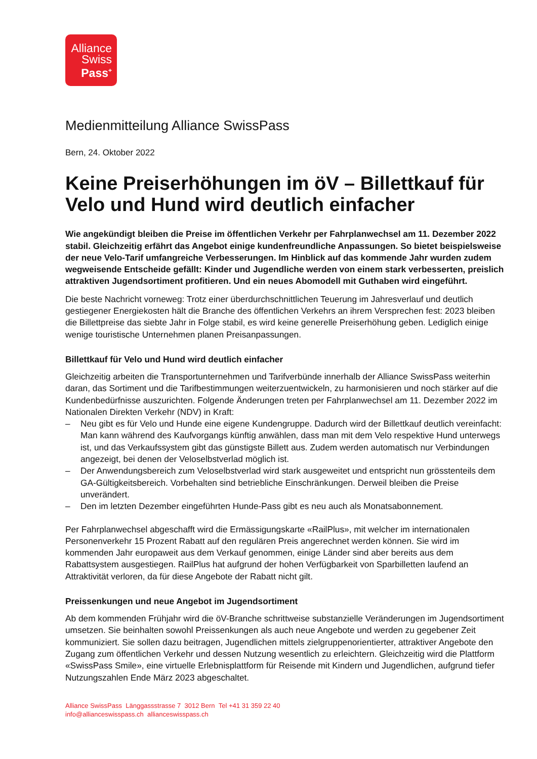Alliance
Swiss
Pass<sup>+</sup>
Medienmitteilung Alliance SwissPass
Bern, 24. Oktober 2022
Keine Preiserhöhungen im öV – Billettkauf für Velo und Hund wird deutlich einfacher
Wie angekündigt bleiben die Preise im öffentlichen Verkehr per Fahrplanwechsel am 11. Dezember 2022 stabil. Gleichzeitig erfährt das Angebot einige kundenfreundliche Anpassungen. So bietet beispielsweise der neue Velo-Tarif umfangreiche Verbesserungen. Im Hinblick auf das kommende Jahr wurden zudem wegweisende Entscheide gefällt: Kinder und Jugendliche werden von einem stark verbesserten, preislich attraktiven Jugendsortiment profitieren. Und ein neues Abomodell mit Guthaben wird eingeführt.
Die beste Nachricht vorneweg: Trotz einer überdurchschnittlichen Teuerung im Jahresverlauf und deutlich gestiegener Energiekosten hält die Branche des öffentlichen Verkehrs an ihrem Versprechen fest: 2023 bleiben die Billettpreise das siebte Jahr in Folge stabil, es wird keine generelle Preiserhöhung geben. Lediglich einige wenige touristische Unternehmen planen Preisanpassungen.
Billettkauf für Velo und Hund wird deutlich einfacher
Gleichzeitig arbeiten die Transportunternehmen und Tarifverbünde innerhalb der Alliance SwissPass weiterhin daran, das Sortiment und die Tarifbestimmungen weiterzuentwickeln, zu harmonisieren und noch stärker auf die Kundenbedürfnisse auszurichten. Folgende Änderungen treten per Fahrplanwechsel am 11. Dezember 2022 im Nationalen Direkten Verkehr (NDV) in Kraft:
– Neu gibt es für Velo und Hunde eine eigene Kundengruppe. Dadurch wird der Billettkauf deutlich vereinfacht: Man kann während des Kaufvorgangs künftig anwählen, dass man mit dem Velo respektive Hund unterwegs ist, und das Verkaufssystem gibt das günstigste Billett aus. Zudem werden automatisch nur Verbindungen angezeigt, bei denen der Veloselbstverlad möglich ist.
– Der Anwendungsbereich zum Veloselbstverlad wird stark ausgeweitet und entspricht nun grösstenteils dem GA-Gültigkeitsbereich. Vorbehalten sind betriebliche Einschränkungen. Derweil bleiben die Preise unverändert.
– Den im letzten Dezember eingeführten Hunde-Pass gibt es neu auch als Monatsabonnement.
Per Fahrplanwechsel abgeschafft wird die Ermässigungskarte «RailPlus», mit welcher im internationalen Personenverkehr 15 Prozent Rabatt auf den regulären Preis angerechnet werden können. Sie wird im kommenden Jahr europaweit aus dem Verkauf genommen, einige Länder sind aber bereits aus dem Rabattsystem ausgestiegen. RailPlus hat aufgrund der hohen Verfügbarkeit von Sparbilletten laufend an Attraktivität verloren, da für diese Angebote der Rabatt nicht gilt.
Preissenkungen und neue Angebot im Jugendsortiment
Ab dem kommenden Frühjahr wird die öV-Branche schrittweise substanzielle Veränderungen im Jugendsortiment umsetzen. Sie beinhalten sowohl Preissenkungen als auch neue Angebote und werden zu gegebener Zeit kommuniziert. Sie sollen dazu beitragen, Jugendlichen mittels zielgruppenorientierter, attraktiver Angebote den Zugang zum öffentlichen Verkehr und dessen Nutzung wesentlich zu erleichtern. Gleichzeitig wird die Plattform «SwissPass Smile», eine virtuelle Erlebnisplattform für Reisende mit Kindern und Jugendlichen, aufgrund tiefer Nutzungszahlen Ende März 2023 abgeschaltet.
Alliance SwissPass Länggassstrasse 7 3012 Bern Tel +41 31 359 22 40
info@allianceswisspass.ch allianceswisspass.ch